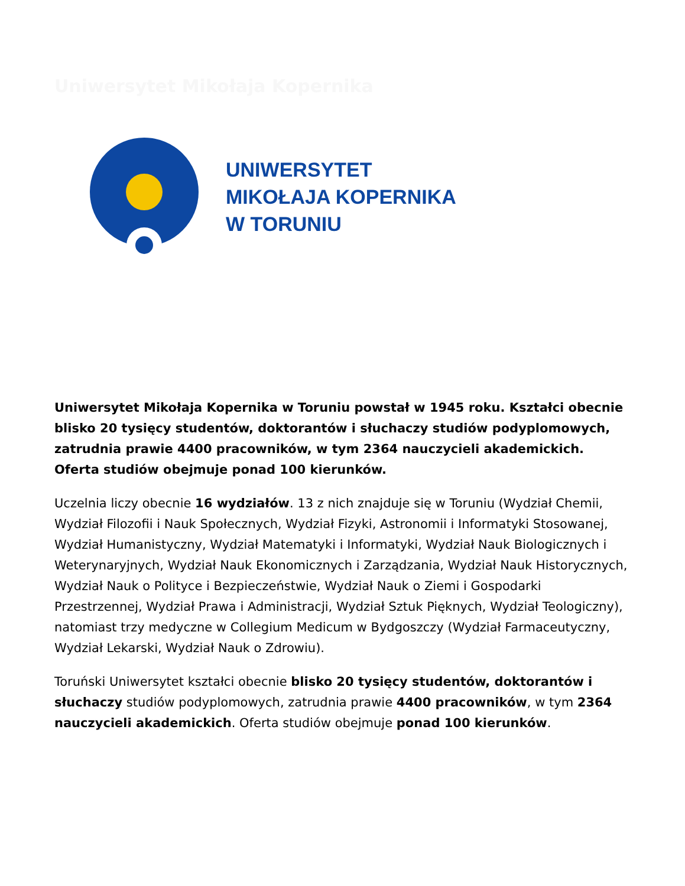Uniwersytet Mikołaja Kopernika
UNIWERSYTET
MIKOŁAJA KOPERNIKA
W TORUNIU
Uniwersytet Mikołaja Kopernika w Toruniu powstał w 1945 roku. Kształci obecnie blisko 20 tysięcy studentów, doktorantów i słuchaczy studiów podyplomowych, zatrudnia prawie 4400 pracowników, w tym 2364 nauczycieli akademickich. Oferta studiów obejmuje ponad 100 kierunków.
Uczelnia liczy obecnie 16 wydziałów. 13 z nich znajduje się w Toruniu (Wydział Chemii, Wydział Filozofii i Nauk Społecznych, Wydział Fizyki, Astronomii i Informatyki Stosowanej, Wydział Humanistyczny, Wydział Matematyki i Informatyki, Wydział Nauk Biologicznych i Weterynaryjnych, Wydział Nauk Ekonomicznych i Zarządzania, Wydział Nauk Historycznych, Wydział Nauk o Polityce i Bezpieczeństwie, Wydział Nauk o Ziemi i Gospodarki Przestrzennej, Wydział Prawa i Administracji, Wydział Sztuk Pięknych, Wydział Teologiczny), natomiast trzy medyczne w Collegium Medicum w Bydgoszczy (Wydział Farmaceutyczny, Wydział Lekarski, Wydział Nauk o Zdrowiu).
Toruński Uniwersytet kształci obecnie blisko 20 tysięcy studentów, doktorantów i słuchaczy studiów podyplomowych, zatrudnia prawie 4400 pracowników, w tym 2364 nauczycieli akademickich. Oferta studiów obejmuje ponad 100 kierunków.